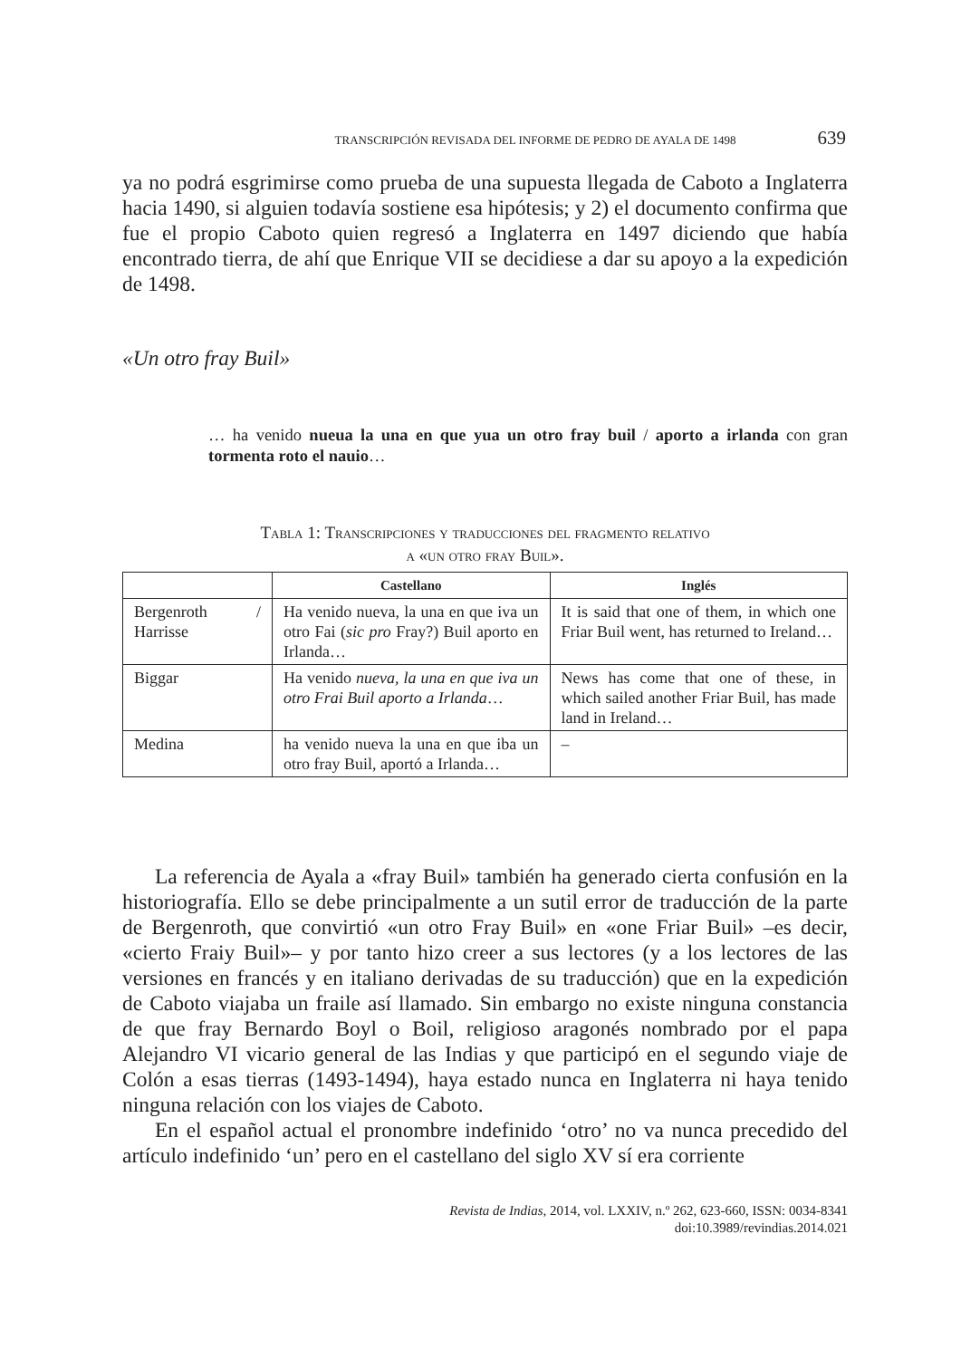TRANSCRIPCIÓN REVISADA DEL INFORME DE PEDRO DE AYALA DE 1498 639
ya no podrá esgrimirse como prueba de una supuesta llegada de Caboto a Inglaterra hacia 1490, si alguien todavía sostiene esa hipótesis; y 2) el documento confirma que fue el propio Caboto quien regresó a Inglaterra en 1497 diciendo que había encontrado tierra, de ahí que Enrique VII se decidiese a dar su apoyo a la expedición de 1498.
«Un otro fray Buil»
… ha venido nueua la una en que yua un otro fray buil / aporto a irlanda con gran tormenta roto el nauio…
Tabla 1: Transcripciones y traducciones del fragmento relativo
a «un otro fray Buil».
| | Castellano | Inglés |
| --- | --- | --- |
| Bergenroth / Harrisse | Ha venido nueva, la una en que iva un otro Fai ( sic pro Fray?) Buil aporto en Irlanda… | It is said that one of them, in which one Friar Buil went, has returned to Ireland… |
| Biggar | Ha venido nueva, la una en que iva un otro Frai Buil aporto a Irlanda … | News has come that one of these, in which sailed another Friar Buil, has made land in Ireland… |
| Medina | ha venido nueva la una en que iba un otro fray Buil, aportó a Irlanda… | – |
La referencia de Ayala a «fray Buil» también ha generado cierta confusión en la historiografía. Ello se debe principalmente a un sutil error de traducción de la parte de Bergenroth, que convirtió «un otro Fray Buil» en «one Friar Buil» –es decir, «cierto Fraiy Buil»– y por tanto hizo creer a sus lectores (y a los lectores de las versiones en francés y en italiano derivadas de su traducción) que en la expedición de Caboto viajaba un fraile así llamado. Sin embargo no existe ninguna constancia de que fray Bernardo Boyl o Boil, religioso aragonés nombrado por el papa Alejandro VI vicario general de las Indias y que participó en el segundo viaje de Colón a esas tierras (1493-1494), haya estado nunca en Inglaterra ni haya tenido ninguna relación con los viajes de Caboto.
En el español actual el pronombre indefinido ‘otro’ no va nunca precedido del artículo indefinido ‘un’ pero en el castellano del siglo XV sí era corriente
Revista de Indias, 2014, vol. LXXIV, n.º 262, 623-660, ISSN: 0034-8341
doi:10.3989/revindias.2014.021